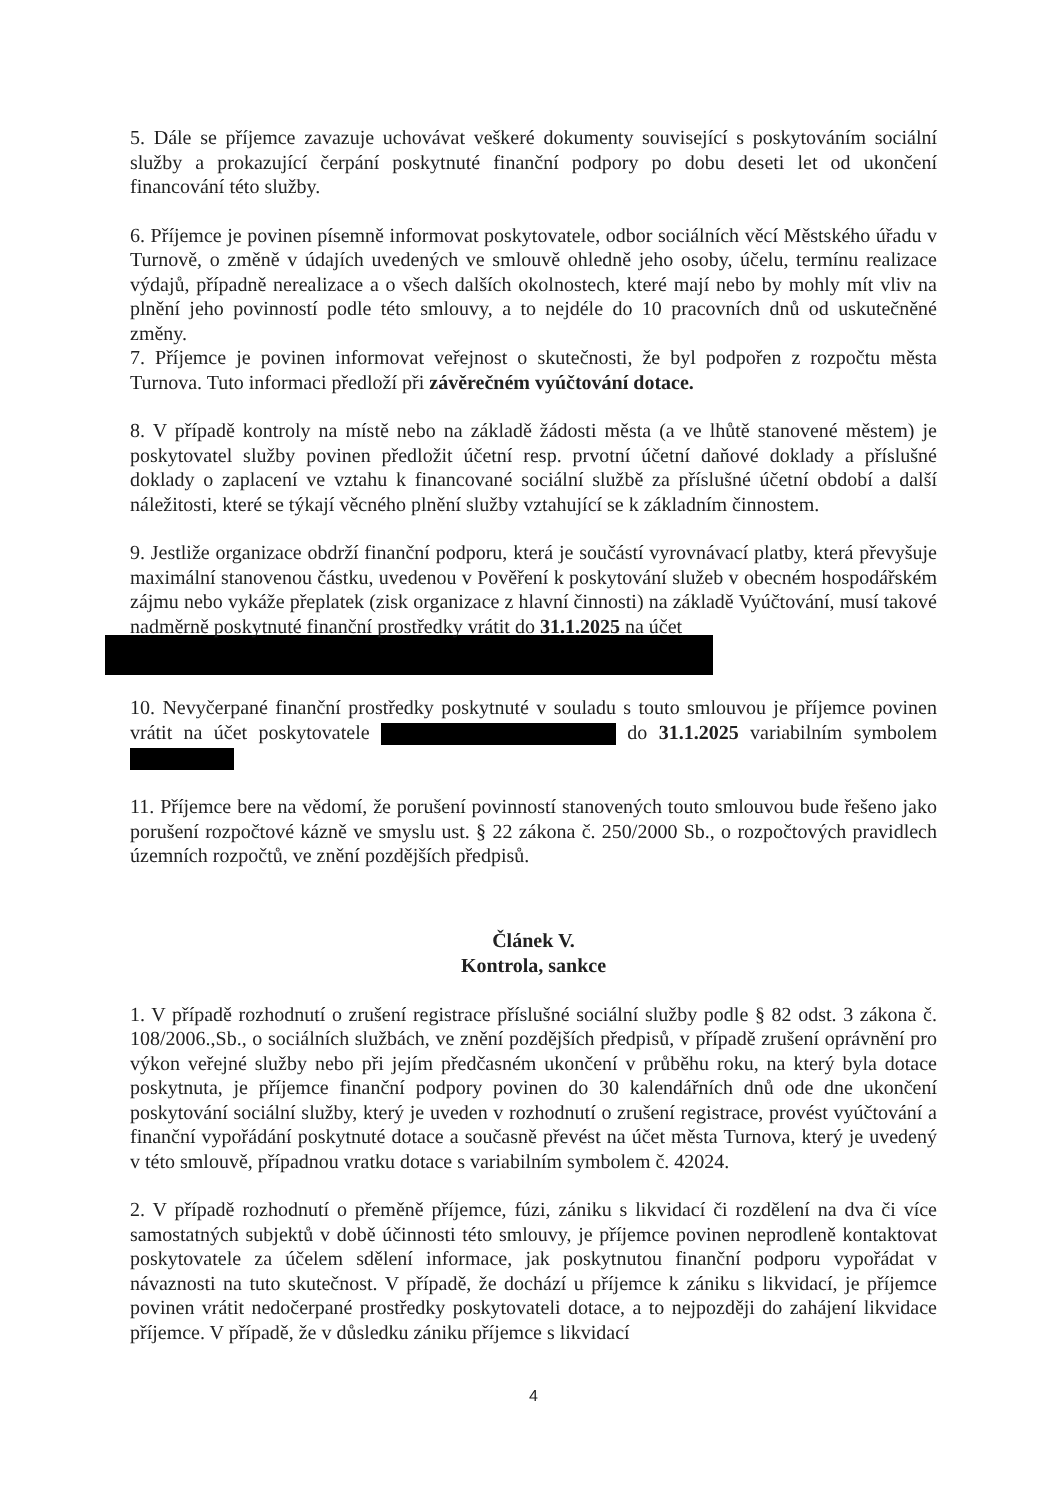5. Dále se příjemce zavazuje uchovávat veškeré dokumenty související s poskytováním sociální služby a prokazující čerpání poskytnuté finanční podpory po dobu deseti let od ukončení financování této služby.
6. Příjemce je povinen písemně informovat poskytovatele, odbor sociálních věcí Městského úřadu v Turnově, o změně v údajích uvedených ve smlouvě ohledně jeho osoby, účelu, termínu realizace výdajů, případně nerealizace a o všech dalších okolnostech, které mají nebo by mohly mít vliv na plnění jeho povinností podle této smlouvy, a to nejdéle do 10 pracovních dnů od uskutečněné změny.
7. Příjemce je povinen informovat veřejnost o skutečnosti, že byl podpořen z rozpočtu města Turnova. Tuto informaci předloží při závěrečném vyúčtování dotace.
8. V případě kontroly na místě nebo na základě žádosti města (a ve lhůtě stanovené městem) je poskytovatel služby povinen předložit účetní resp. prvotní účetní daňové doklady a příslušné doklady o zaplacení ve vztahu k financované sociální službě za příslušné účetní období a další náležitosti, které se týkají věcného plnění služby vztahující se k základním činnostem.
9. Jestliže organizace obdrží finanční podporu, která je součástí vyrovnávací platby, která převyšuje maximální stanovenou částku, uvedenou v Pověření k poskytování služeb v obecném hospodářském zájmu nebo vykáže přeplatek (zisk organizace z hlavní činnosti) na základě Vyúčtování, musí takové nadměrně poskytnuté finanční prostředky vrátit do 31.1.2025 na účet
10. Nevyčerpané finanční prostředky poskytnuté v souladu s touto smlouvou je příjemce povinen vrátit na účet poskytovatele do 31.1.2025 variabilním symbolem
11. Příjemce bere na vědomí, že porušení povinností stanovených touto smlouvou bude řešeno jako porušení rozpočtové kázně ve smyslu ust. § 22 zákona č. 250/2000 Sb., o rozpočtových pravidlech územních rozpočtů, ve znění pozdějších předpisů.
Článek V.
Kontrola, sankce
1. V případě rozhodnutí o zrušení registrace příslušné sociální služby podle § 82 odst. 3 zákona č. 108/2006.,Sb., o sociálních službách, ve znění pozdějších předpisů, v případě zrušení oprávnění pro výkon veřejné služby nebo při jejím předčasném ukončení v průběhu roku, na který byla dotace poskytnuta, je příjemce finanční podpory povinen do 30 kalendářních dnů ode dne ukončení poskytování sociální služby, který je uveden v rozhodnutí o zrušení registrace, provést vyúčtování a finanční vypořádání poskytnuté dotace a současně převést na účet města Turnova, který je uvedený v této smlouvě, případnou vratku dotace s variabilním symbolem č. 42024.
2. V případě rozhodnutí o přeměně příjemce, fúzi, zániku s likvidací či rozdělení na dva či více samostatných subjektů v době účinnosti této smlouvy, je příjemce povinen neprodleně kontaktovat poskytovatele za účelem sdělení informace, jak poskytnutou finanční podporu vypořádat v návaznosti na tuto skutečnost. V případě, že dochází u příjemce k zániku s likvidací, je příjemce povinen vrátit nedočerpané prostředky poskytovateli dotace, a to nejpozději do zahájení likvidace příjemce. V případě, že v důsledku zániku příjemce s likvidací
4